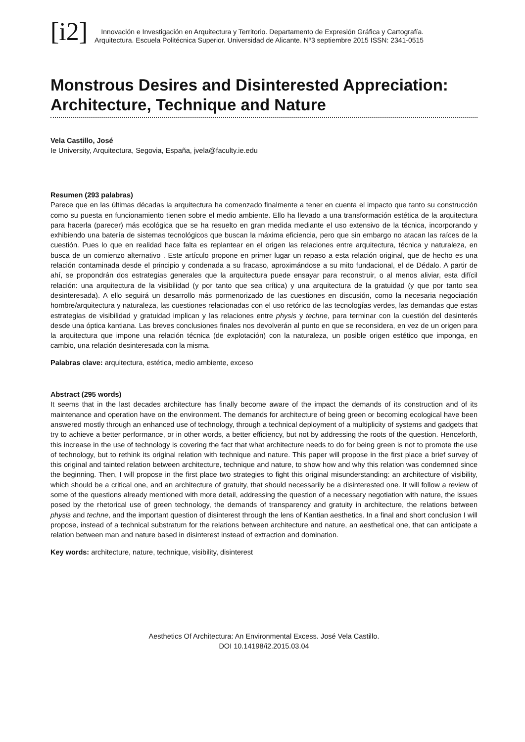[i2]
Innovación e Investigación en Arquitectura y Territorio. Departamento de Expresión Gráfica y Cartografía.
Arquitectura. Escuela Politécnica Superior. Universidad de Alicante. Nº3 septiembre 2015 ISSN: 2341-0515
Monstrous Desires and Disinterested Appreciation: Architecture, Technique and Nature
Vela Castillo, José
Ie University, Arquitectura, Segovia, España, jvela@faculty.ie.edu
Resumen (293 palabras)
Parece que en las últimas décadas la arquitectura ha comenzado finalmente a tener en cuenta el impacto que tanto su construcción como su puesta en funcionamiento tienen sobre el medio ambiente. Ello ha llevado a una transformación estética de la arquitectura para hacerla (parecer) más ecológica que se ha resuelto en gran medida mediante el uso extensivo de la técnica, incorporando y exhibiendo una batería de sistemas tecnológicos que buscan la máxima eficiencia, pero que sin embargo no atacan las raíces de la cuestión. Pues lo que en realidad hace falta es replantear en el origen las relaciones entre arquitectura, técnica y naturaleza, en busca de un comienzo alternativo . Este artículo propone en primer lugar un repaso a esta relación original, que de hecho es una relación contaminada desde el principio y condenada a su fracaso, aproximándose a su mito fundacional, el de Dédalo. A partir de ahí, se propondrán dos estrategias generales que la arquitectura puede ensayar para reconstruir, o al menos aliviar, esta difícil relación: una arquitectura de la visibilidad (y por tanto que sea crítica) y una arquitectura de la gratuidad (y que por tanto sea desinteresada). A ello seguirá un desarrollo más pormenorizado de las cuestiones en discusión, como la necesaria negociación hombre/arquitectura y naturaleza, las cuestiones relacionadas con el uso retórico de las tecnologías verdes, las demandas que estas estrategias de visibilidad y gratuidad implican y las relaciones entre physis y techne, para terminar con la cuestión del desinterés desde una óptica kantiana. Las breves conclusiones finales nos devolverán al punto en que se reconsidera, en vez de un origen para la arquitectura que impone una relación técnica (de explotación) con la naturaleza, un posible origen estético que imponga, en cambio, una relación desinteresada con la misma.
Palabras clave: arquitectura, estética, medio ambiente, exceso
Abstract (295 words)
It seems that in the last decades architecture has finally become aware of the impact the demands of its construction and of its maintenance and operation have on the environment. The demands for architecture of being green or becoming ecological have been answered mostly through an enhanced use of technology, through a technical deployment of a multiplicity of systems and gadgets that try to achieve a better performance, or in other words, a better efficiency, but not by addressing the roots of the question. Henceforth, this increase in the use of technology is covering the fact that what architecture needs to do for being green is not to promote the use of technology, but to rethink its original relation with technique and nature. This paper will propose in the first place a brief survey of this original and tainted relation between architecture, technique and nature, to show how and why this relation was condemned since the beginning. Then, I will propose in the first place two strategies to fight this original misunderstanding: an architecture of visibility, which should be a critical one, and an architecture of gratuity, that should necessarily be a disinterested one. It will follow a review of some of the questions already mentioned with more detail, addressing the question of a necessary negotiation with nature, the issues posed by the rhetorical use of green technology, the demands of transparency and gratuity in architecture, the relations between physis and techne, and the important question of disinterest through the lens of Kantian aesthetics. In a final and short conclusion I will propose, instead of a technical substratum for the relations between architecture and nature, an aesthetical one, that can anticipate a relation between man and nature based in disinterest instead of extraction and domination.
Key words: architecture, nature, technique, visibility, disinterest
Aesthetics Of Architectura: An Environmental Excess. José Vela Castillo.
DOI 10.14198/i2.2015.03.04